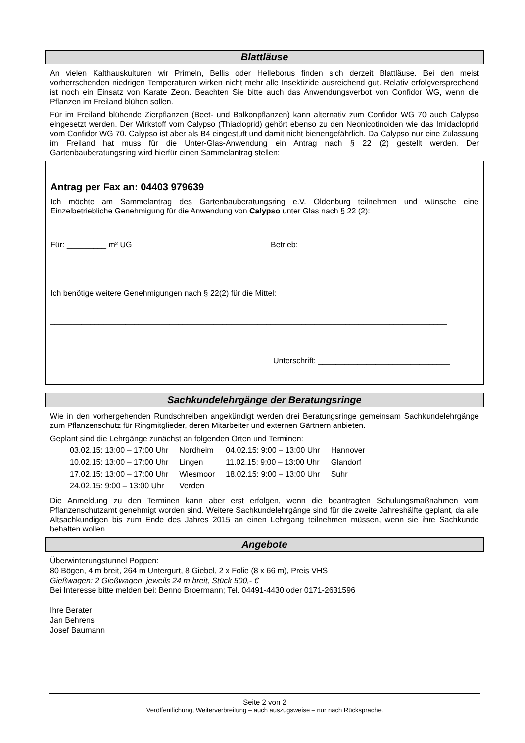Blattläuse
An vielen Kalthauskulturen wir Primeln, Bellis oder Helleborus finden sich derzeit Blattläuse. Bei den meist vorherrschenden niedrigen Temperaturen wirken nicht mehr alle Insektizide ausreichend gut. Relativ erfolgversprechend ist noch ein Einsatz von Karate Zeon. Beachten Sie bitte auch das Anwendungsverbot von Confidor WG, wenn die Pflanzen im Freiland blühen sollen.
Für im Freiland blühende Zierpflanzen (Beet- und Balkonpflanzen) kann alternativ zum Confidor WG 70 auch Calypso eingesetzt werden. Der Wirkstoff vom Calypso (Thiacloprid) gehört ebenso zu den Neonicotinoiden wie das Imidacloprid vom Confidor WG 70. Calypso ist aber als B4 eingestuft und damit nicht bienengefährlich. Da Calypso nur eine Zulassung im Freiland hat muss für die Unter-Glas-Anwendung ein Antrag nach § 22 (2) gestellt werden. Der Gartenbauberatungsring wird hierfür einen Sammelantrag stellen:
Antrag per Fax an: 04403 979639
Ich möchte am Sammelantrag des Gartenbauberatungsring e.V. Oldenburg teilnehmen und wünsche eine Einzelbetriebliche Genehmigung für die Anwendung von Calypso unter Glas nach § 22 (2):
Für: _________ m² UG Betrieb:
Ich benötige weitere Genehmigungen nach § 22(2) für die Mittel:
__________________________________________________________________________________________
Unterschrift: ______________________________
Sachkundelehrgänge der Beratungsringe
Wie in den vorhergehenden Rundschreiben angekündigt werden drei Beratungsringe gemeinsam Sachkundelehrgänge zum Pflanzenschutz für Ringmitglieder, deren Mitarbeiter und externen Gärtnern anbieten.
Geplant sind die Lehrgänge zunächst an folgenden Orten und Terminen:
| 03.02.15: 13:00 – 17:00 Uhr | Nordheim | 04.02.15: 9:00 – 13:00 Uhr | Hannover |
| 10.02.15: 13:00 – 17:00 Uhr | Lingen | 11.02.15: 9:00 – 13:00 Uhr | Glandorf |
| 17.02.15: 13:00 – 17:00 Uhr | Wiesmoor | 18.02.15: 9:00 – 13:00 Uhr | Suhr |
| 24.02.15: 9:00 – 13:00 Uhr | Verden | | |
Die Anmeldung zu den Terminen kann aber erst erfolgen, wenn die beantragten Schulungsmaßnahmen vom Pflanzenschutzamt genehmigt worden sind. Weitere Sachkundelehrgänge sind für die zweite Jahreshälfte geplant, da alle Altsachkundigen bis zum Ende des Jahres 2015 an einen Lehrgang teilnehmen müssen, wenn sie ihre Sachkunde behalten wollen.
Angebote
Überwinterungstunnel Poppen:
80 Bögen, 4 m breit, 264 m Untergurt, 8 Giebel, 2 x Folie (8 x 66 m), Preis VHS
Gießwagen: 2 Gießwagen, jeweils 24 m breit, Stück 500,- €
Bei Interesse bitte melden bei: Benno Broermann; Tel. 04491-4430 oder 0171-2631596
Ihre Berater
Jan Behrens
Josef Baumann
Seite 2 von 2
Veröffentlichung, Weiterverbreitung – auch auszugsweise – nur nach Rücksprache.